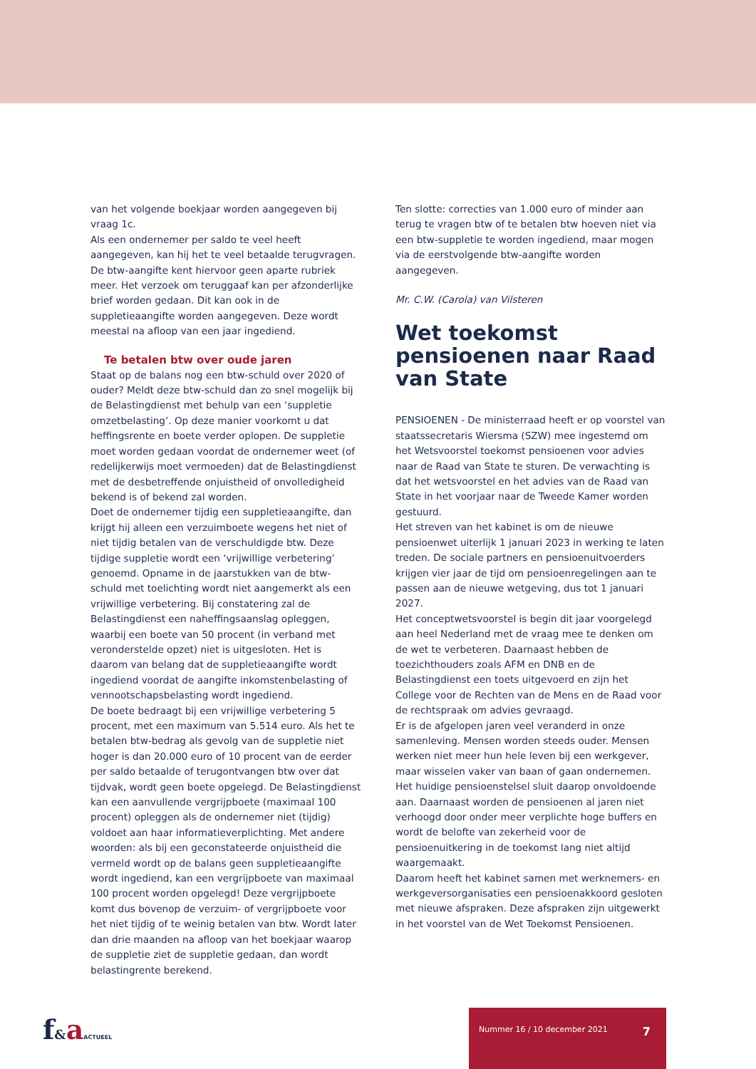van het volgende boekjaar worden aangegeven bij vraag 1c.
Als een ondernemer per saldo te veel heeft aangegeven, kan hij het te veel betaalde terugvragen. De btw-aangifte kent hiervoor geen aparte rubriek meer. Het verzoek om teruggaaf kan per afzonderlijke brief worden gedaan. Dit kan ook in de suppletieaangifte worden aangegeven. Deze wordt meestal na afloop van een jaar ingediend.
Te betalen btw over oude jaren
Staat op de balans nog een btw-schuld over 2020 of ouder? Meldt deze btw-schuld dan zo snel mogelijk bij de Belastingdienst met behulp van een ‘suppletie omzetbelasting’. Op deze manier voorkomt u dat heffingsrente en boete verder oplopen. De suppletie moet worden gedaan voordat de ondernemer weet (of redelijkerwijs moet vermoeden) dat de Belastingdienst met de desbetreffende onjuistheid of onvolledigheid bekend is of bekend zal worden.
Doet de ondernemer tijdig een suppletieaangifte, dan krijgt hij alleen een verzuimboete wegens het niet of niet tijdig betalen van de verschuldigde btw. Deze tijdige suppletie wordt een ‘vrijwillige verbetering’ genoemd. Opname in de jaarstukken van de btw-schuld met toelichting wordt niet aangemerkt als een vrijwillige verbetering. Bij constatering zal de Belastingdienst een naheffingsaanslag opleggen, waarbij een boete van 50 procent (in verband met veronderstelde opzet) niet is uitgesloten. Het is daarom van belang dat de suppletieaangifte wordt ingediend voordat de aangifte inkomstenbelasting of vennootschapsbelasting wordt ingediend.
De boete bedraagt bij een vrijwillige verbetering 5 procent, met een maximum van 5.514 euro. Als het te betalen btw-bedrag als gevolg van de suppletie niet hoger is dan 20.000 euro of 10 procent van de eerder per saldo betaalde of terugontvangen btw over dat tijdvak, wordt geen boete opgelegd. De Belastingdienst kan een aanvullende vergrijpboete (maximaal 100 procent) opleggen als de ondernemer niet (tijdig) voldoet aan haar informatieverplichting. Met andere woorden: als bij een geconstateerde onjuistheid die vermeld wordt op de balans geen suppletieaangifte wordt ingediend, kan een vergrijpboete van maximaal 100 procent worden opgelegd! Deze vergrijpboete komt dus bovenop de verzuim- of vergrijpboete voor het niet tijdig of te weinig betalen van btw. Wordt later dan drie maanden na afloop van het boekjaar waarop de suppletie ziet de suppletie gedaan, dan wordt belastingrente berekend.
Ten slotte: correcties van 1.000 euro of minder aan terug te vragen btw of te betalen btw hoeven niet via een btw-suppletie te worden ingediend, maar mogen via de eerstvolgende btw-aangifte worden aangegeven.
Mr. C.W. (Carola) van Vilsteren
Wet toekomst pensioenen naar Raad van State
PENSIOENEN - De ministerraad heeft er op voorstel van staatssecretaris Wiersma (SZW) mee ingestemd om het Wetsvoorstel toekomst pensioenen voor advies naar de Raad van State te sturen. De verwachting is dat het wetsvoorstel en het advies van de Raad van State in het voorjaar naar de Tweede Kamer worden gestuurd.
Het streven van het kabinet is om de nieuwe pensioenwet uiterlijk 1 januari 2023 in werking te laten treden. De sociale partners en pensioenuitvoerders krijgen vier jaar de tijd om pensioenregelingen aan te passen aan de nieuwe wetgeving, dus tot 1 januari 2027.
Het conceptwetsvoorstel is begin dit jaar voorgelegd aan heel Nederland met de vraag mee te denken om de wet te verbeteren. Daarnaast hebben de toezichthouders zoals AFM en DNB en de Belastingdienst een toets uitgevoerd en zijn het College voor de Rechten van de Mens en de Raad voor de rechtspraak om advies gevraagd.
Er is de afgelopen jaren veel veranderd in onze samenleving. Mensen worden steeds ouder. Mensen werken niet meer hun hele leven bij een werkgever, maar wisselen vaker van baan of gaan ondernemen. Het huidige pensioenstelsel sluit daarop onvoldoende aan. Daarnaast worden de pensioenen al jaren niet verhoogd door onder meer verplichte hoge buffers en wordt de belofte van zekerheid voor de pensioenuitkering in de toekomst lang niet altijd waargemaakt.
Daarom heeft het kabinet samen met werknemers- en werkgeversorganisaties een pensioenakkoord gesloten met nieuwe afspraken. Deze afspraken zijn uitgewerkt in het voorstel van de Wet Toekomst Pensioenen.
f&aACTUEEL
Nummer 16 / 10 december 2021 7